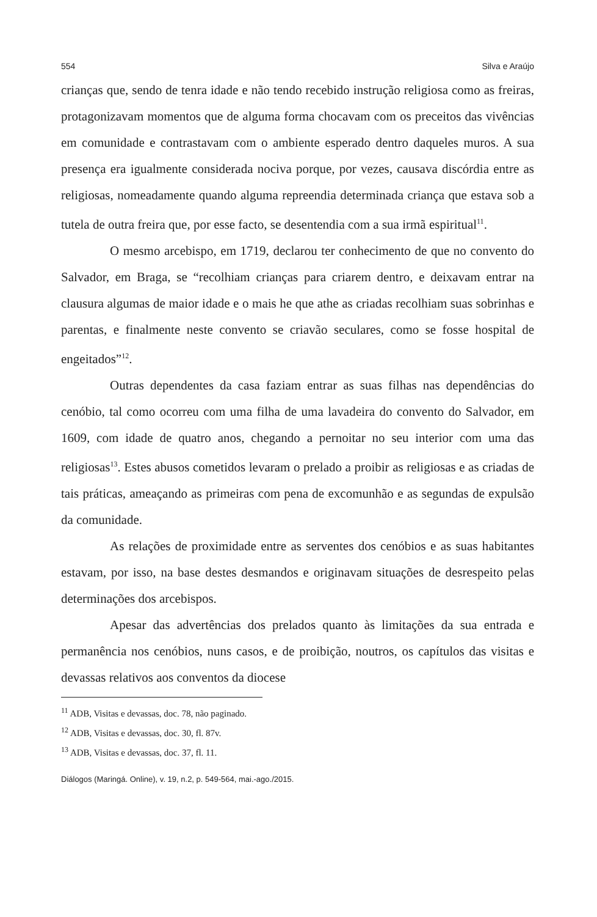554 Silva e Araújo
crianças que, sendo de tenra idade e não tendo recebido instrução religiosa como as freiras, protagonizavam momentos que de alguma forma chocavam com os preceitos das vivências em comunidade e contrastavam com o ambiente esperado dentro daqueles muros. A sua presença era igualmente considerada nociva porque, por vezes, causava discórdia entre as religiosas, nomeadamente quando alguma repreendia determinada criança que estava sob a tutela de outra freira que, por esse facto, se desentendia com a sua irmã espiritual<sup>11</sup>.
O mesmo arcebispo, em 1719, declarou ter conhecimento de que no convento do Salvador, em Braga, se “recolhiam crianças para criarem dentro, e deixavam entrar na clausura algumas de maior idade e o mais he que athe as criadas recolhiam suas sobrinhas e parentas, e finalmente neste convento se criavão seculares, como se fosse hospital de engeitados”<sup>12</sup>.
Outras dependentes da casa faziam entrar as suas filhas nas dependências do cenóbio, tal como ocorreu com uma filha de uma lavadeira do convento do Salvador, em 1609, com idade de quatro anos, chegando a pernoitar no seu interior com uma das religiosas<sup>13</sup>. Estes abusos cometidos levaram o prelado a proibir as religiosas e as criadas de tais práticas, ameaçando as primeiras com pena de excomunhão e as segundas de expulsão da comunidade.
As relações de proximidade entre as serventes dos cenóbios e as suas habitantes estavam, por isso, na base destes desmandos e originavam situações de desrespeito pelas determinações dos arcebispos.
Apesar das advertências dos prelados quanto às limitações da sua entrada e permanência nos cenóbios, nuns casos, e de proibição, noutros, os capítulos das visitas e devassas relativos aos conventos da diocese
<sup>11</sup> ADB, Visitas e devassas, doc. 78, não paginado.
<sup>12</sup> ADB, Visitas e devassas, doc. 30, fl. 87v.
<sup>13</sup> ADB, Visitas e devassas, doc. 37, fl. 11.
Diálogos (Maringá. Online), v. 19, n.2, p. 549-564, mai.-ago./2015.